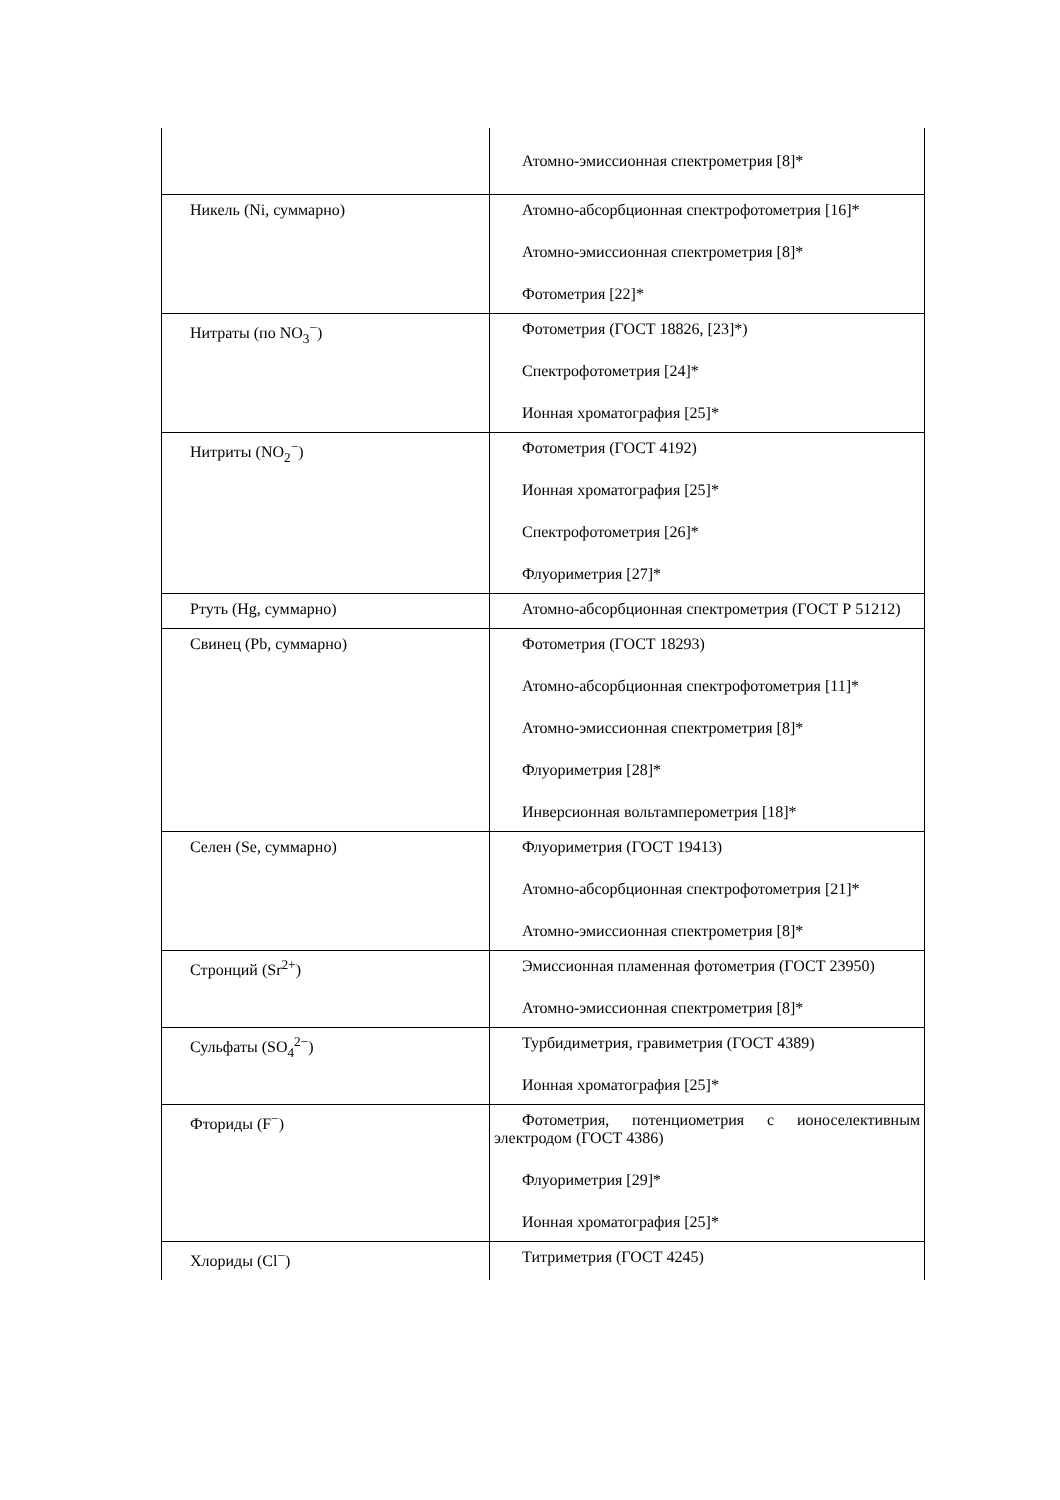| | Атомно-эмиссионная спектрометрия [8]* |
| Никель (Ni, суммарно) | Атомно-абсорбционная спектрофотометрия [16]* Атомно-эмиссионная спектрометрия [8]* Фотометрия [22]* |
| Нитраты (по NO<sub>3</sub><sup>−</sup>) | Фотометрия (ГОСТ 18826, [23]*) Спектрофотометрия [24]* Ионная хроматография [25]* |
| Нитриты (NO<sub>2</sub><sup>−</sup>) | Фотометрия (ГОСТ 4192) Ионная хроматография [25]* Спектрофотометрия [26]* Флуориметрия [27]* |
| Ртуть (Hg, суммарно) | Атомно-абсорбционная спектрометрия (ГОСТ Р 51212) |
| Свинец (Pb, суммарно) | Фотометрия (ГОСТ 18293) Атомно-абсорбционная спектрофотометрия [11]* Атомно-эмиссионная спектрометрия [8]* Флуориметрия [28]* Инверсионная вольтамперометрия [18]* |
| Селен (Se, суммарно) | Флуориметрия (ГОСТ 19413) Атомно-абсорбционная спектрофотометрия [21]* Атомно-эмиссионная спектрометрия [8]* |
| Стронций (Sr<sup>2+</sup>) | Эмиссионная пламенная фотометрия (ГОСТ 23950) Атомно-эмиссионная спектрометрия [8]* |
| Сульфаты (SO<sub>4</sub><sup>2−</sup>) | Турбидиметрия, гравиметрия (ГОСТ 4389) Ионная хроматография [25]* |
| Фториды (F<sup>−</sup>) | Фотометрия, потенциометрия с ионоселективным электродом (ГОСТ 4386) Флуориметрия [29]* Ионная хроматография [25]* |
| Хлориды (Cl<sup>−</sup>) | Титриметрия (ГОСТ 4245) |